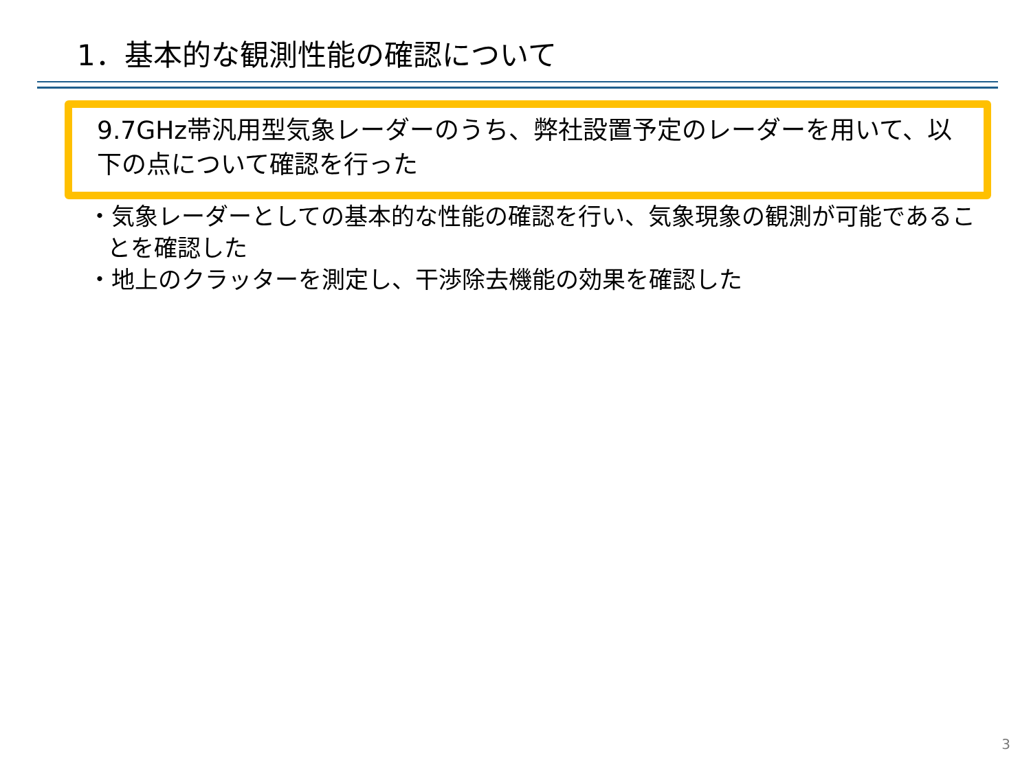1．基本的な観測性能の確認について
9.7GHz帯汎用型気象レーダーのうち、弊社設置予定のレーダーを用いて、以下の点について確認を行った
・気象レーダーとしての基本的な性能の確認を行い、気象現象の観測が可能であることを確認した
・地上のクラッターを測定し、干渉除去機能の効果を確認した
3